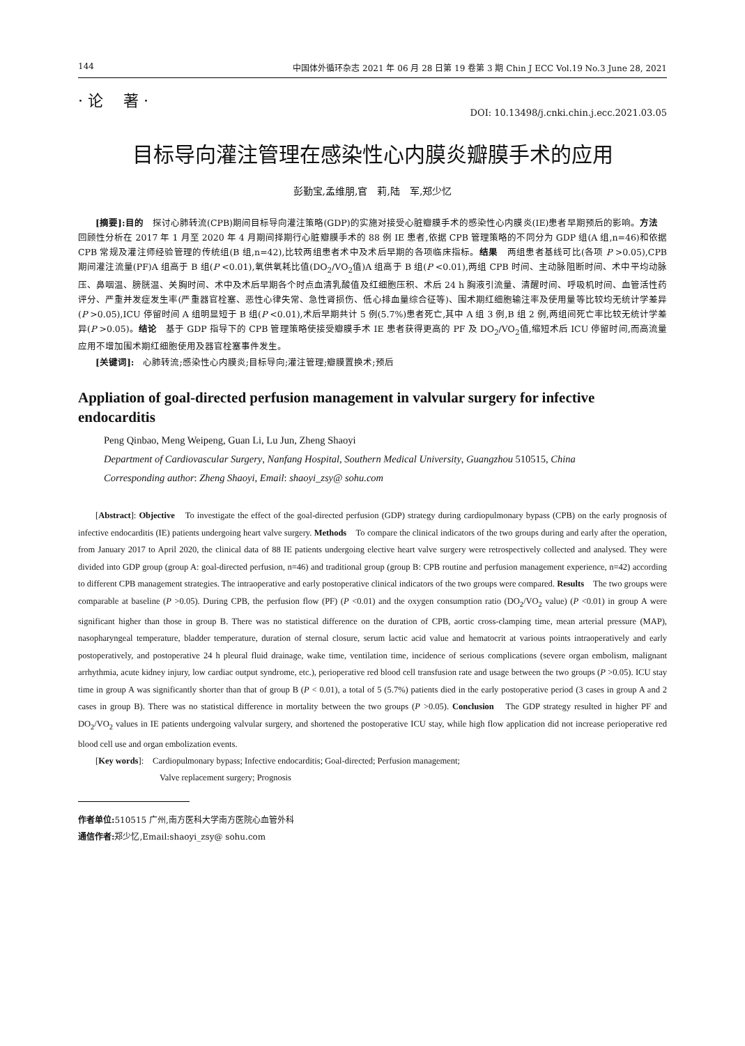144 中国体外循环杂志 2021 年 06 月 28 日第 19 卷第 3 期 Chin J ECC Vol.19 No.3 June 28, 2021
· 论　 著 ·
DOI: 10.13498/j.cnki.chin.j.ecc.2021.03.05
目标导向灌注管理在感染性心内膜炎瓣膜手术的应用
彭勤宝,孟维朋,官　莉,陆　军,郑少忆
[摘要]:目的　探讨心肺转流(CPB)期间目标导向灌注策略(GDP)的实施对接受心脏瓣膜手术的感染性心内膜炎(IE)患者早期预后的影响。方法　回顾性分析在 2017 年 1 月至 2020 年 4 月期间择期行心脏瓣膜手术的 88 例 IE 患者,依据 CPB 管理策略的不同分为 GDP 组(A 组,n=46)和依据 CPB 常规及灌注师经验管理的传统组(B 组,n=42),比较两组患者术中及术后早期的各项临床指标。结果　两组患者基线可比(各项 P >0.05),CPB 期间灌注流量(PF)A 组高于 B 组(P <0.01),氧供氧耗比值(DO<sub>2</sub>/VO<sub>2</sub>值)A 组高于 B 组(P <0.01),两组 CPB 时间、主动脉阻断时间、术中平均动脉压、鼻咽温、膀胱温、关胸时间、术中及术后早期各个时点血清乳酸值及红细胞压积、术后 24 h 胸液引流量、清醒时间、呼吸机时间、血管活性药评分、严重并发症发生率(严重器官栓塞、恶性心律失常、急性肾损伤、低心排血量综合征等)、围术期红细胞输注率及使用量等比较均无统计学差异(P >0.05),ICU 停留时间 A 组明显短于 B 组(P <0.01),术后早期共计 5 例(5.7%)患者死亡,其中 A 组 3 例,B 组 2 例,两组间死亡率比较无统计学差异(P >0.05)。结论　基于 GDP 指导下的 CPB 管理策略使接受瓣膜手术 IE 患者获得更高的 PF 及 DO<sub>2</sub>/VO<sub>2</sub>值,缩短术后 ICU 停留时间,而高流量应用不增加围术期红细胞使用及器官栓塞事件发生。
[关键词]:　心肺转流;感染性心内膜炎;目标导向;灌注管理;瓣膜置换术;预后
Appliation of goal-directed perfusion management in valvular surgery for infective endocarditis
Peng Qinbao, Meng Weipeng, Guan Li, Lu Jun, Zheng Shaoyi
Department of Cardiovascular Surgery, Nanfang Hospital, Southern Medical University, Guangzhou 510515, China
Corresponding author: Zheng Shaoyi, Email: shaoyi_zsy@ sohu.com
[Abstract]: Objective　To investigate the effect of the goal-directed perfusion (GDP) strategy during cardiopulmonary bypass (CPB) on the early prognosis of infective endocarditis (IE) patients undergoing heart valve surgery. Methods　To compare the clinical indicators of the two groups during and early after the operation, from January 2017 to April 2020, the clinical data of 88 IE patients undergoing elective heart valve surgery were retrospectively collected and analysed. They were divided into GDP group (group A: goal-directed perfusion, n=46) and traditional group (group B: CPB routine and perfusion management experience, n=42) according to different CPB management strategies. The intraoperative and early postoperative clinical indicators of the two groups were compared. Results　The two groups were comparable at baseline (P >0.05). During CPB, the perfusion flow (PF) (P <0.01) and the oxygen consumption ratio (DO<sub>2</sub>/VO<sub>2</sub> value) (P <0.01) in group A were significant higher than those in group B. There was no statistical difference on the duration of CPB, aortic cross-clamping time, mean arterial pressure (MAP), nasopharyngeal temperature, bladder temperature, duration of sternal closure, serum lactic acid value and hematocrit at various points intraoperatively and early postoperatively, and postoperative 24 h pleural fluid drainage, wake time, ventilation time, incidence of serious complications (severe organ embolism, malignant arrhythmia, acute kidney injury, low cardiac output syndrome, etc.), perioperative red blood cell transfusion rate and usage between the two groups (P >0.05). ICU stay time in group A was significantly shorter than that of group B (P < 0.01), a total of 5 (5.7%) patients died in the early postoperative period (3 cases in group A and 2 cases in group B). There was no statistical difference in mortality between the two groups (P >0.05). Conclusion　The GDP strategy resulted in higher PF and DO<sub>2</sub>/VO<sub>2</sub> values in IE patients undergoing valvular surgery, and shortened the postoperative ICU stay, while high flow application did not increase perioperative red blood cell use and organ embolization events.
[Key words]:　Cardiopulmonary bypass; Infective endocarditis; Goal-directed; Perfusion management;
Valve replacement surgery; Prognosis
作者单位: 510515 广州,南方医科大学南方医院心血管外科
通信作者: 郑少忆,Email:shaoyi_zsy@ sohu.com